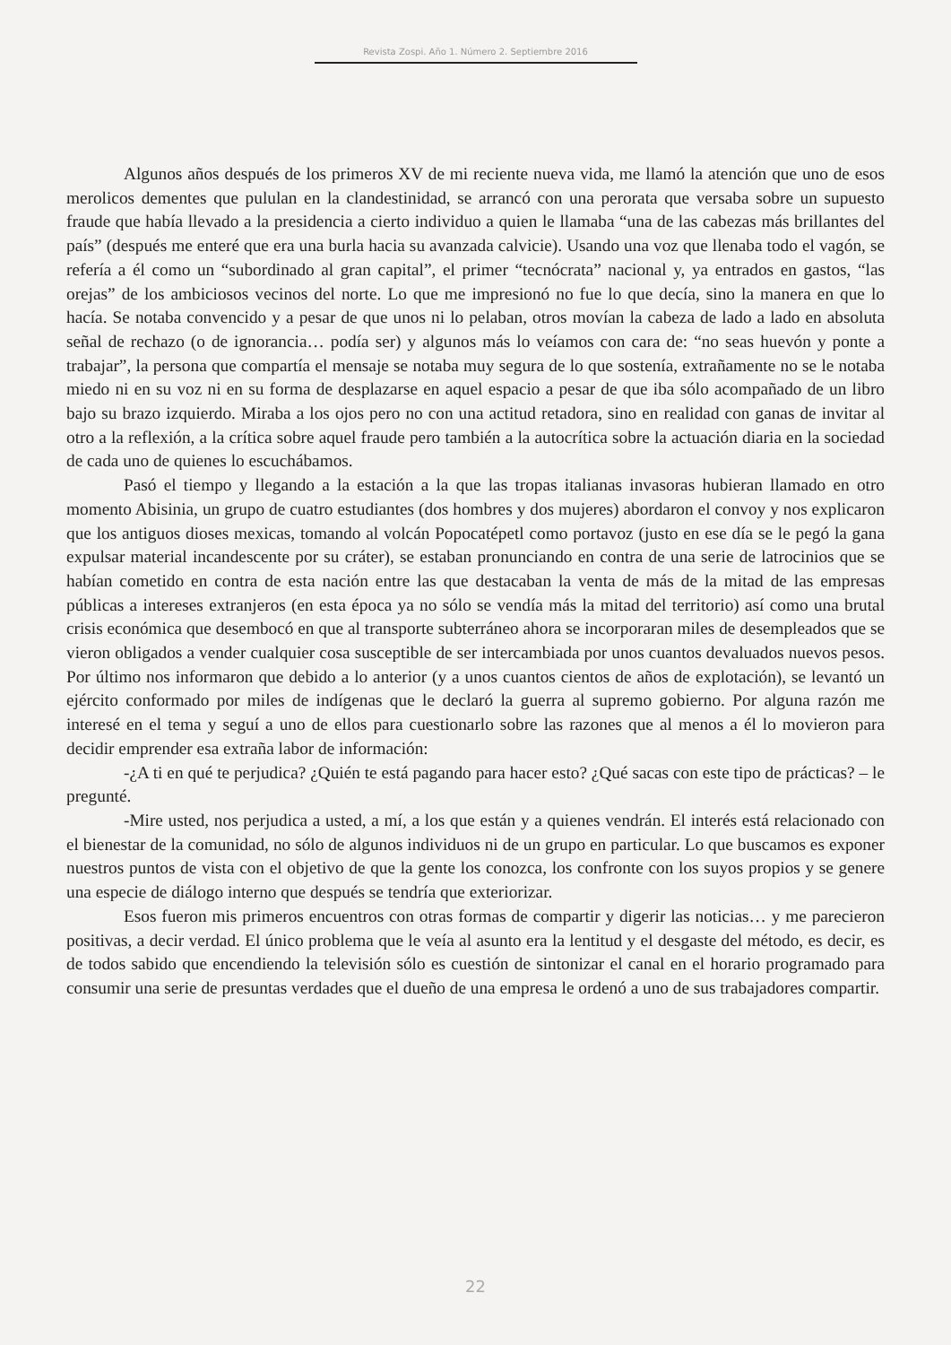Revista Zospi. Año 1. Número 2. Septiembre 2016
Algunos años después de los primeros XV de mi reciente nueva vida, me llamó la atención que uno de esos merolicos dementes que pululan en la clandestinidad, se arrancó con una perorata que versaba sobre un supuesto fraude que había llevado a la presidencia a cierto individuo a quien le llamaba “una de las cabezas más brillantes del país” (después me enteré que era una burla hacia su avanzada calvicie). Usando una voz que llenaba todo el vagón, se refería a él como un “subordinado al gran capital”, el primer “tecnócrata” nacional y, ya entrados en gastos, “las orejas” de los ambiciosos vecinos del norte. Lo que me impresionó no fue lo que decía, sino la manera en que lo hacía. Se notaba convencido y a pesar de que unos ni lo pelaban, otros movían la cabeza de lado a lado en absoluta señal de rechazo (o de ignorancia… podía ser) y algunos más lo veíamos con cara de: “no seas huevón y ponte a trabajar”, la persona que compartía el mensaje se notaba muy segura de lo que sostenía, extrañamente no se le notaba miedo ni en su voz ni en su forma de desplazarse en aquel espacio a pesar de que iba sólo acompañado de un libro bajo su brazo izquierdo. Miraba a los ojos pero no con una actitud retadora, sino en realidad con ganas de invitar al otro a la reflexión, a la crítica sobre aquel fraude pero también a la autocrítica sobre la actuación diaria en la sociedad de cada uno de quienes lo escuchábamos.
Pasó el tiempo y llegando a la estación a la que las tropas italianas invasoras hubieran llamado en otro momento Abisinia, un grupo de cuatro estudiantes (dos hombres y dos mujeres) abordaron el convoy y nos explicaron que los antiguos dioses mexicas, tomando al volcán Popocatépetl como portavoz (justo en ese día se le pegó la gana expulsar material incandescente por su cráter), se estaban pronunciando en contra de una serie de latrocinios que se habían cometido en contra de esta nación entre las que destacaban la venta de más de la mitad de las empresas públicas a intereses extranjeros (en esta época ya no sólo se vendía más la mitad del territorio) así como una brutal crisis económica que desembocó en que al transporte subterráneo ahora se incorporaran miles de desempleados que se vieron obligados a vender cualquier cosa susceptible de ser intercambiada por unos cuantos devaluados nuevos pesos. Por último nos informaron que debido a lo anterior (y a unos cuantos cientos de años de explotación), se levantó un ejército conformado por miles de indígenas que le declaró la guerra al supremo gobierno. Por alguna razón me interesé en el tema y seguí a uno de ellos para cuestionarlo sobre las razones que al menos a él lo movieron para decidir emprender esa extraña labor de información:
-¿A ti en qué te perjudica? ¿Quién te está pagando para hacer esto? ¿Qué sacas con este tipo de prácticas? – le pregunté.
-Mire usted, nos perjudica a usted, a mí, a los que están y a quienes vendrán. El interés está relacionado con el bienestar de la comunidad, no sólo de algunos individuos ni de un grupo en particular. Lo que buscamos es exponer nuestros puntos de vista con el objetivo de que la gente los conozca, los confronte con los suyos propios y se genere una especie de diálogo interno que después se tendría que exteriorizar.
Esos fueron mis primeros encuentros con otras formas de compartir y digerir las noticias… y me parecieron positivas, a decir verdad. El único problema que le veía al asunto era la lentitud y el desgaste del método, es decir, es de todos sabido que encendiendo la televisión sólo es cuestión de sintonizar el canal en el horario programado para consumir una serie de presuntas verdades que el dueño de una empresa le ordenó a uno de sus trabajadores compartir.
22